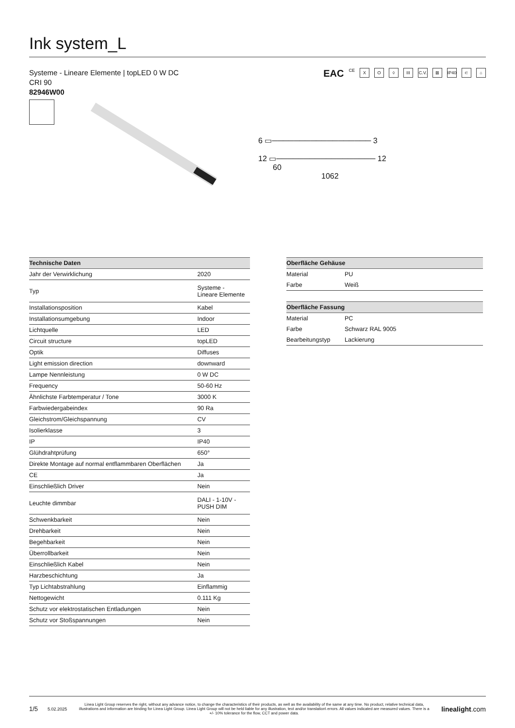Ink system_L
Systeme - Lineare Elemente | topLED 0 W DC
CRI 90
82946W00
EAC CE X O ◊ III C.V. ⊠ IP40 ⊂ ⌂
6 ▭────────────────── 3
12 ▭────────────────── 12
60
1062
| Technische Daten | |
| --- | --- |
| Jahr der Verwirklichung | 2020 |
| Typ | Systeme - Lineare Elemente |
| Installationsposition | Kabel |
| Installationsumgebung | Indoor |
| Lichtquelle | LED |
| Circuit structure | topLED |
| Optik | Diffuses |
| Light emission direction | downward |
| Lampe Nennleistung | 0 W DC |
| Frequency | 50-60 Hz |
| Ähnlichste Farbtemperatur / Tone | 3000 K |
| Farbwiedergabeindex | 90 Ra |
| Gleichstrom/Gleichspannung | CV |
| Isolierklasse | 3 |
| IP | IP40 |
| Glühdrahtprüfung | 650° |
| Direkte Montage auf normal entflammbaren Oberflächen | Ja |
| CE | Ja |
| Einschließlich Driver | Nein |
| Leuchte dimmbar | DALI - 1-10V - PUSH DIM |
| Schwenkbarkeit | Nein |
| Drehbarkeit | Nein |
| Begehbarkeit | Nein |
| Überrollbarkeit | Nein |
| Einschließlich Kabel | Nein |
| Harzbeschichtung | Ja |
| Typ Lichtabstrahlung | Einflammig |
| Nettogewicht | 0.111 Kg |
| Schutz vor elektrostatischen Entladungen | Nein |
| Schutz vor Stoßspannungen | Nein |
| Oberfläche Gehäuse | |
| --- | --- |
| Material | PU |
| Farbe | Weiß |
| Oberfläche Fassung | |
| --- | --- |
| Material | PC |
| Farbe | Schwarz RAL 9005 |
| Bearbeitungstyp | Lackierung |
1/5 5.02.2025 Linea Light Group reserves the right, without any advance notice, to change the characteristics of their products, as well as the availability of the same at any time. No product, relative technical data, illustrations and information are binding for Linea Light Group. Linea Light Group will not be held liable for any illustration, text and/or translation\ errors. All values indicated are measured values. There is a +/- 10% tolerance for the flow, CCT and power data. linealight.com